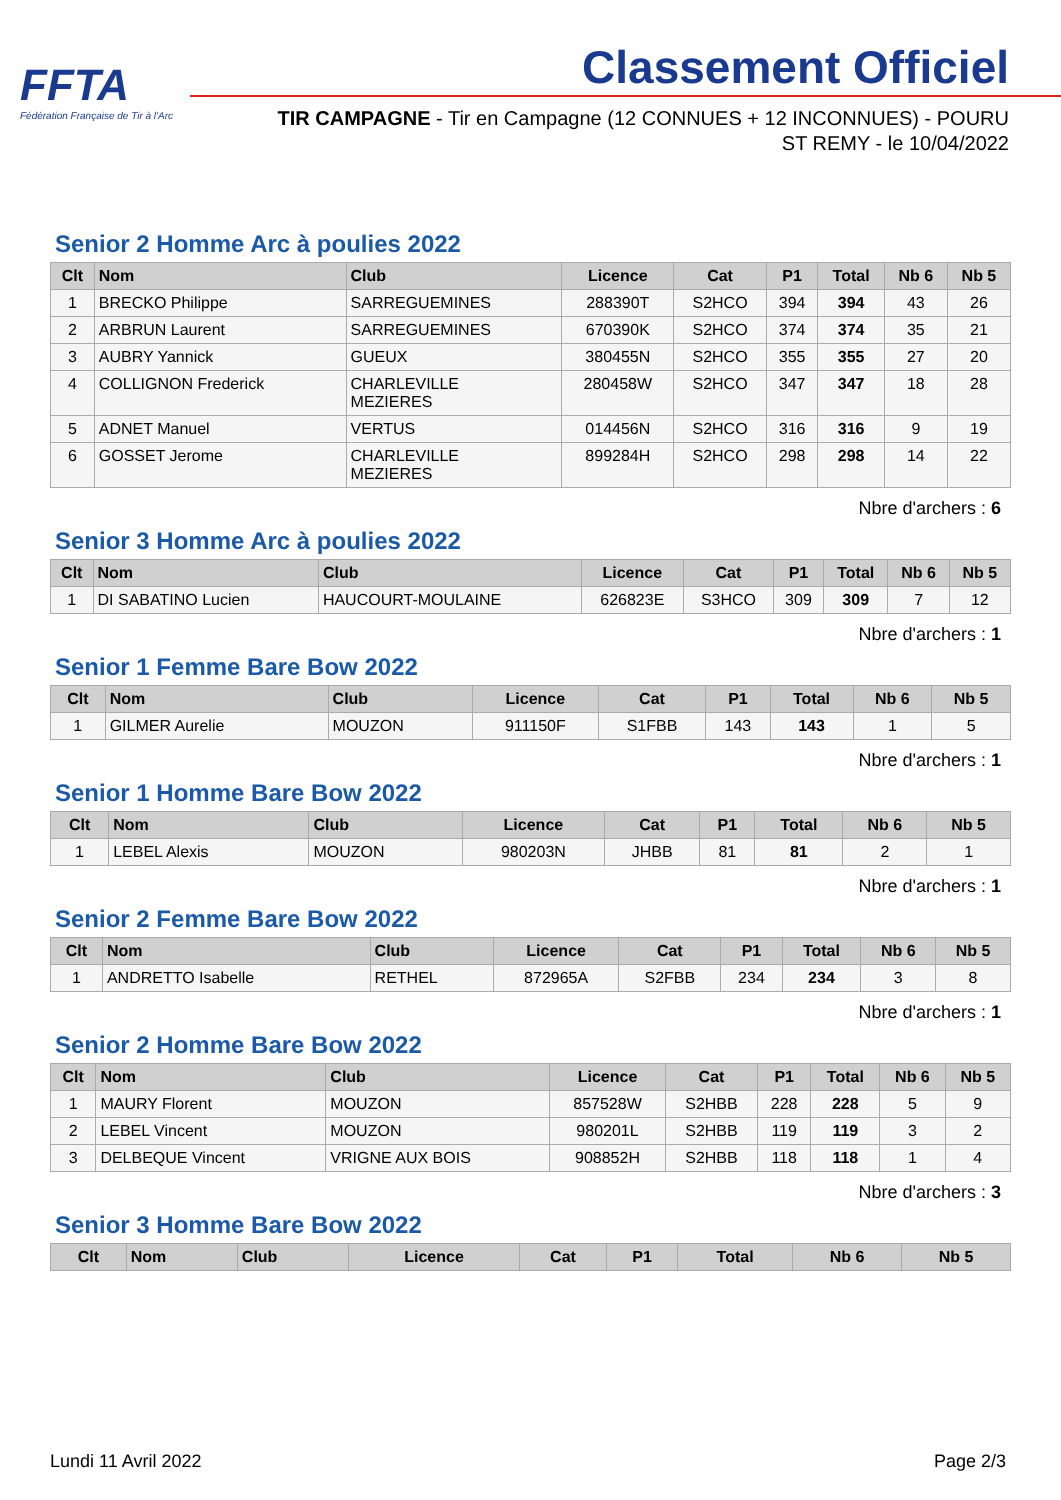FFTA
Fédération Française de Tir à l'Arc
Classement Officiel
TIR CAMPAGNE - Tir en Campagne (12 CONNUES + 12 INCONNUES) - POURU ST REMY - le 10/04/2022
Senior 2 Homme Arc à poulies 2022
| Clt | Nom | Club | Licence | Cat | P1 | Total | Nb 6 | Nb 5 |
| --- | --- | --- | --- | --- | --- | --- | --- | --- |
| 1 | BRECKO Philippe | SARREGUEMINES | 288390T | S2HCO | 394 | 394 | 43 | 26 |
| 2 | ARBRUN Laurent | SARREGUEMINES | 670390K | S2HCO | 374 | 374 | 35 | 21 |
| 3 | AUBRY Yannick | GUEUX | 380455N | S2HCO | 355 | 355 | 27 | 20 |
| 4 | COLLIGNON Frederick | CHARLEVILLE MEZIERES | 280458W | S2HCO | 347 | 347 | 18 | 28 |
| 5 | ADNET Manuel | VERTUS | 014456N | S2HCO | 316 | 316 | 9 | 19 |
| 6 | GOSSET Jerome | CHARLEVILLE MEZIERES | 899284H | S2HCO | 298 | 298 | 14 | 22 |
Nbre d'archers : 6
Senior 3 Homme Arc à poulies 2022
| Clt | Nom | Club | Licence | Cat | P1 | Total | Nb 6 | Nb 5 |
| --- | --- | --- | --- | --- | --- | --- | --- | --- |
| 1 | DI SABATINO Lucien | HAUCOURT-MOULAINE | 626823E | S3HCO | 309 | 309 | 7 | 12 |
Nbre d'archers : 1
Senior 1 Femme Bare Bow 2022
| Clt | Nom | Club | Licence | Cat | P1 | Total | Nb 6 | Nb 5 |
| --- | --- | --- | --- | --- | --- | --- | --- | --- |
| 1 | GILMER Aurelie | MOUZON | 911150F | S1FBB | 143 | 143 | 1 | 5 |
Nbre d'archers : 1
Senior 1 Homme Bare Bow 2022
| Clt | Nom | Club | Licence | Cat | P1 | Total | Nb 6 | Nb 5 |
| --- | --- | --- | --- | --- | --- | --- | --- | --- |
| 1 | LEBEL Alexis | MOUZON | 980203N | JHBB | 81 | 81 | 2 | 1 |
Nbre d'archers : 1
Senior 2 Femme Bare Bow 2022
| Clt | Nom | Club | Licence | Cat | P1 | Total | Nb 6 | Nb 5 |
| --- | --- | --- | --- | --- | --- | --- | --- | --- |
| 1 | ANDRETTO Isabelle | RETHEL | 872965A | S2FBB | 234 | 234 | 3 | 8 |
Nbre d'archers : 1
Senior 2 Homme Bare Bow 2022
| Clt | Nom | Club | Licence | Cat | P1 | Total | Nb 6 | Nb 5 |
| --- | --- | --- | --- | --- | --- | --- | --- | --- |
| 1 | MAURY Florent | MOUZON | 857528W | S2HBB | 228 | 228 | 5 | 9 |
| 2 | LEBEL Vincent | MOUZON | 980201L | S2HBB | 119 | 119 | 3 | 2 |
| 3 | DELBEQUE Vincent | VRIGNE AUX BOIS | 908852H | S2HBB | 118 | 118 | 1 | 4 |
Nbre d'archers : 3
Senior 3 Homme Bare Bow 2022
| Clt | Nom | Club | Licence | Cat | P1 | Total | Nb 6 | Nb 5 |
| --- | --- | --- | --- | --- | --- | --- | --- | --- |
Lundi 11 Avril 2022 Page 2/3